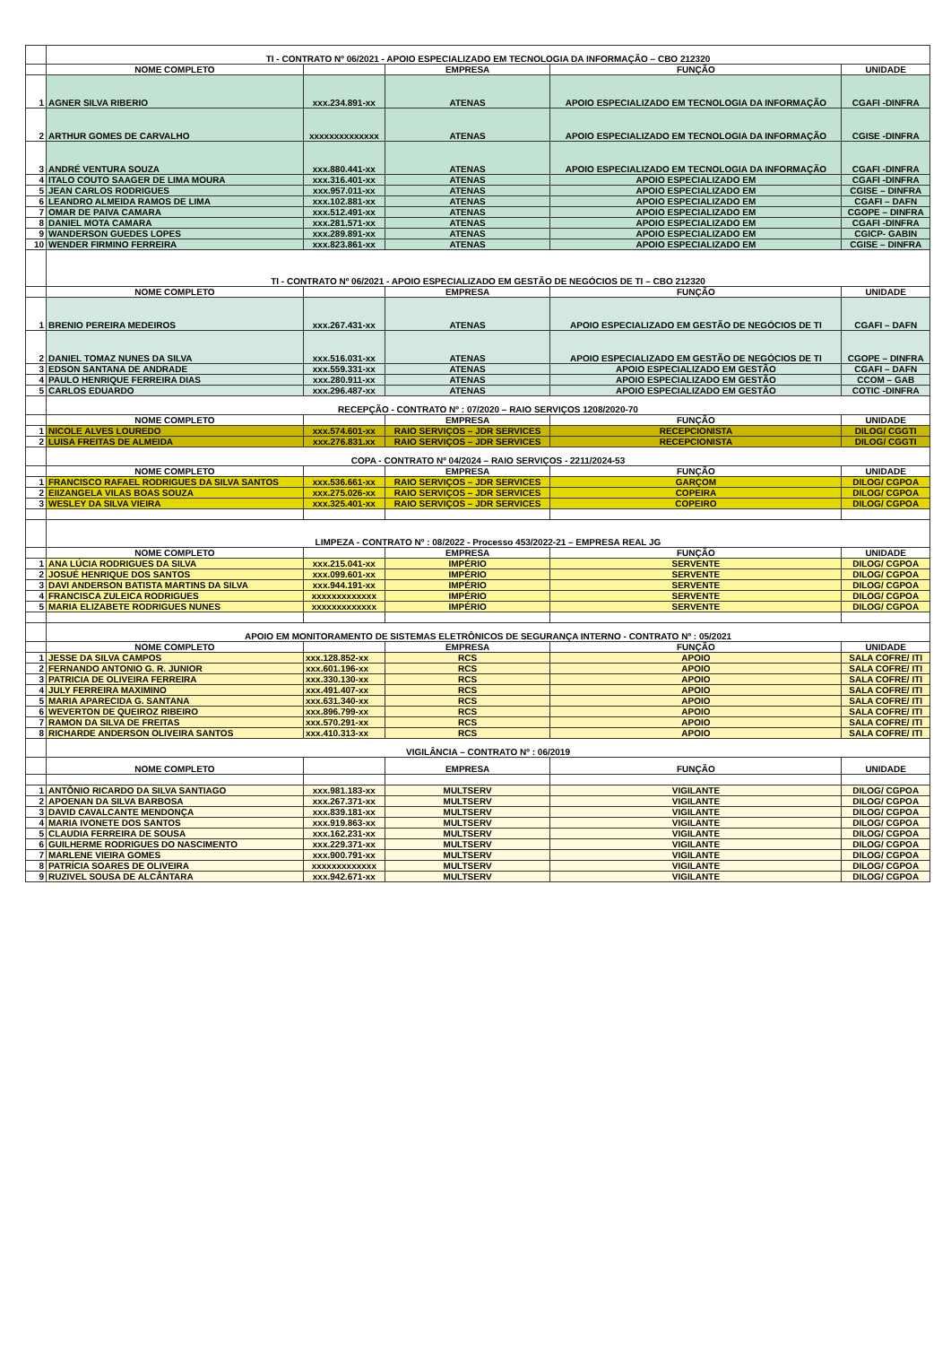| | TI - CONTRATO Nº 06/2021 - APOIO ESPECIALIZADO EM TECNOLOGIA DA INFORMAÇÃO – CBO 212320 | | | | |
| | NOME COMPLETO | | EMPRESA | FUNÇÃO | UNIDADE |
| 1 | AGNER SILVA RIBERIO | xxx.234.891-xx | ATENAS | APOIO ESPECIALIZADO EM TECNOLOGIA DA INFORMAÇÃO | CGAFI -DINFRA |
| 2 | ARTHUR GOMES DE CARVALHO | xxxxxxxxxxxxxx | ATENAS | APOIO ESPECIALIZADO EM TECNOLOGIA DA INFORMAÇÃO | CGISE -DINFRA |
| 3 | ANDRÉ VENTURA SOUZA | xxx.880.441-xx | ATENAS | APOIO ESPECIALIZADO EM TECNOLOGIA DA INFORMAÇÃO | CGAFI -DINFRA |
| 4 | ITALO COUTO SAAGER DE LIMA MOURA | xxx.316.401-xx | ATENAS | APOIO ESPECIALIZADO EM | CGAFI -DINFRA |
| 5 | JEAN CARLOS RODRIGUES | xxx.957.011-xx | ATENAS | APOIO ESPECIALIZADO EM | CGISE – DINFRA |
| 6 | LEANDRO ALMEIDA RAMOS DE LIMA | xxx.102.881-xx | ATENAS | APOIO ESPECIALIZADO EM | CGAFI – DAFN |
| 7 | OMAR DE PAIVA CAMARA | xxx.512.491-xx | ATENAS | APOIO ESPECIALIZADO EM | CGOPE – DINFRA |
| 8 | DANIEL MOTA CAMARA | xxx.281.571-xx | ATENAS | APOIO ESPECIALIZADO EM | CGAFI -DINFRA |
| 9 | WANDERSON GUEDES LOPES | xxx.289.891-xx | ATENAS | APOIO ESPECIALIZADO EM | CGICP- GABIN |
| 10 | WENDER FIRMINO FERREIRA | xxx.823.861-xx | ATENAS | APOIO ESPECIALIZADO EM | CGISE – DINFRA |
| | TI - CONTRATO Nº 06/2021 - APOIO ESPECIALIZADO EM GESTÃO DE NEGÓCIOS DE TI – CBO 212320 | | | | |
| | NOME COMPLETO | | EMPRESA | FUNÇÃO | UNIDADE |
| 1 | BRENIO PEREIRA MEDEIROS | xxx.267.431-xx | ATENAS | APOIO ESPECIALIZADO EM GESTÃO DE NEGÓCIOS DE TI | CGAFI – DAFN |
| 2 | DANIEL TOMAZ NUNES DA SILVA | xxx.516.031-xx | ATENAS | APOIO ESPECIALIZADO EM GESTÃO DE NEGÓCIOS DE TI | CGOPE – DINFRA |
| 3 | EDSON SANTANA DE ANDRADE | xxx.559.331-xx | ATENAS | APOIO ESPECIALIZADO EM GESTÃO | CGAFI – DAFN |
| 4 | PAULO HENRIQUE FERREIRA DIAS | xxx.280.911-xx | ATENAS | APOIO ESPECIALIZADO EM GESTÃO | CCOM – GAB |
| 5 | CARLOS EDUARDO | xxx.296.487-xx | ATENAS | APOIO ESPECIALIZADO EM GESTÃO | COTIC -DINFRA |
| | RECEPÇÃO - CONTRATO Nº : 07/2020 – RAIO SERVIÇOS 1208/2020-70 | | | | |
| | NOME COMPLETO | | EMPRESA | FUNÇÃO | UNIDADE |
| 1 | NICOLE ALVES LOUREDO | xxx.574.601-xx | RAIO SERVIÇOS – JDR SERVICES | RECEPCIONISTA | DILOG/ CGGTI |
| 2 | LUISA FREITAS DE ALMEIDA | xxx.276.831.xx | RAIO SERVIÇOS – JDR SERVICES | RECEPCIONISTA | DILOG/ CGGTI |
| | COPA - CONTRATO Nº 04/2024 – RAIO SERVIÇOS - 2211/2024-53 | | | | |
| | NOME COMPLETO | | EMPRESA | FUNÇÃO | UNIDADE |
| 1 | FRANCISCO RAFAEL RODRIGUES DA SILVA SANTOS | xxx.536.661-xx | RAIO SERVIÇOS – JDR SERVICES | GARÇOM | DILOG/ CGPOA |
| 2 | EIIZANGELA VILAS BOAS SOUZA | xxx.275.026-xx | RAIO SERVIÇOS – JDR SERVICES | COPEIRA | DILOG/ CGPOA |
| 3 | WESLEY DA SILVA VIEIRA | xxx.325.401-xx | RAIO SERVIÇOS – JDR SERVICES | COPEIRO | DILOG/ CGPOA |
| | LIMPEZA - CONTRATO Nº : 08/2022 - Processo 453/2022-21 – EMPRESA REAL JG | | | | |
| | NOME COMPLETO | | EMPRESA | FUNÇÃO | UNIDADE |
| 1 | ANA LÚCIA RODRIGUES DA SILVA | xxx.215.041-xx | IMPÉRIO | SERVENTE | DILOG/ CGPOA |
| 2 | JOSUÉ HENRIQUE DOS SANTOS | xxx.099.601-xx | IMPÉRIO | SERVENTE | DILOG/ CGPOA |
| 3 | DAVI ANDERSON BATISTA MARTINS DA SILVA | xxx.944.191-xx | IMPÉRIO | SERVENTE | DILOG/ CGPOA |
| 4 | FRANCISCA ZULEICA RODRIGUES | xxxxxxxxxxxxx | IMPÉRIO | SERVENTE | DILOG/ CGPOA |
| 5 | MARIA ELIZABETE RODRIGUES NUNES | xxxxxxxxxxxxx | IMPÉRIO | SERVENTE | DILOG/ CGPOA |
| | APOIO EM MONITORAMENTO DE SISTEMAS ELETRÔNICOS DE SEGURANÇA INTERNO - CONTRATO Nº : 05/2021 | | | | |
| | NOME COMPLETO | | EMPRESA | FUNÇÃO | UNIDADE |
| 1 | JESSE DA SILVA CAMPOS | xxx.128.852-xx | RCS | APOIO | SALA COFRE/ ITI |
| 2 | FERNANDO ANTONIO G. R. JUNIOR | xxx.601.196-xx | RCS | APOIO | SALA COFRE/ ITI |
| 3 | PATRICIA DE OLIVEIRA FERREIRA | xxx.330.130-xx | RCS | APOIO | SALA COFRE/ ITI |
| 4 | JULY FERREIRA MAXIMINO | xxx.491.407-xx | RCS | APOIO | SALA COFRE/ ITI |
| 5 | MARIA APARECIDA G. SANTANA | xxx.631.340-xx | RCS | APOIO | SALA COFRE/ ITI |
| 6 | WEVERTON DE QUEIROZ RIBEIRO | xxx.896.799-xx | RCS | APOIO | SALA COFRE/ ITI |
| 7 | RAMON DA SILVA DE FREITAS | xxx.570.291-xx | RCS | APOIO | SALA COFRE/ ITI |
| 8 | RICHARDE ANDERSON OLIVEIRA SANTOS | xxx.410.313-xx | RCS | APOIO | SALA COFRE/ ITI |
| | VIGILÂNCIA – CONTRATO Nº : 06/2019 | | | | |
| | NOME COMPLETO | | EMPRESA | FUNÇÃO | UNIDADE |
| 1 | ANTÔNIO RICARDO DA SILVA SANTIAGO | xxx.981.183-xx | MULTSERV | VIGILANTE | DILOG/ CGPOA |
| 2 | APOENAN DA SILVA BARBOSA | xxx.267.371-xx | MULTSERV | VIGILANTE | DILOG/ CGPOA |
| 3 | DAVID CAVALCANTE MENDONÇA | xxx.839.181-xx | MULTSERV | VIGILANTE | DILOG/ CGPOA |
| 4 | MARIA IVONETE DOS SANTOS | xxx.919.863-xx | MULTSERV | VIGILANTE | DILOG/ CGPOA |
| 5 | CLAUDIA FERREIRA DE SOUSA | xxx.162.231-xx | MULTSERV | VIGILANTE | DILOG/ CGPOA |
| 6 | GUILHERME RODRIGUES DO NASCIMENTO | xxx.229.371-xx | MULTSERV | VIGILANTE | DILOG/ CGPOA |
| 7 | MARLENE VIEIRA GOMES | xxx.900.791-xx | MULTSERV | VIGILANTE | DILOG/ CGPOA |
| 8 | PATRÍCIA SOARES DE OLIVEIRA | xxxxxxxxxxxxx | MULTSERV | VIGILANTE | DILOG/ CGPOA |
| 9 | RUZIVEL SOUSA DE ALCÂNTARA | xxx.942.671-xx | MULTSERV | VIGILANTE | DILOG/ CGPOA |